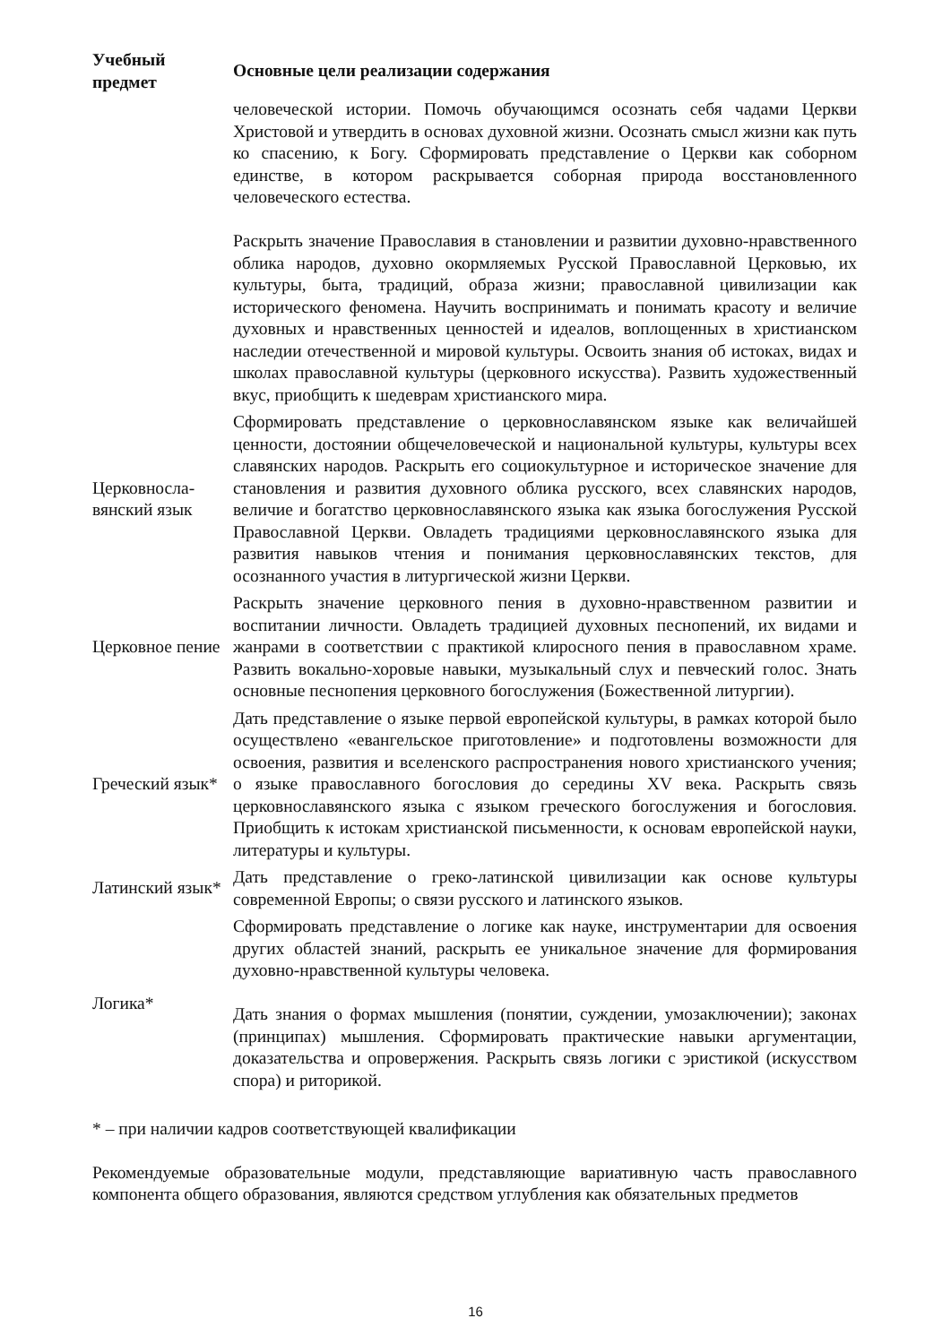| Учебный предмет | Основные цели реализации содержания |
| --- | --- |
| | человеческой истории. Помочь обучающимся осознать себя чадами Церкви Христовой и утвердить в основах духовной жизни. Осознать смысл жизни как путь ко спасению, к Богу. Сформировать представление о Церкви как соборном единстве, в котором раскрывается соборная природа восстановленного человеческого естества. Раскрыть значение Православия в становлении и развитии духовно-нравственного облика народов, духовно окормляемых Русской Православной Церковью, их культуры, быта, традиций, образа жизни; православной цивилизации как исторического феномена. Научить воспринимать и понимать красоту и величие духовных и нравственных ценностей и идеалов, воплощенных в христианском наследии отечественной и мировой культуры. Освоить знания об истоках, видах и школах православной культуры (церковного искусства). Развить художественный вкус, приобщить к шедеврам христианского мира. |
| Церковносла-вянский язык | Сформировать представление о церковнославянском языке как величайшей ценности, достоянии общечеловеческой и национальной культуры, культуры всех славянских народов. Раскрыть его социокультурное и историческое значение для становления и развития духовного облика русского, всех славянских народов, величие и богатство церковнославянского языка как языка богослужения Русской Православной Церкви. Овладеть традициями церковнославянского языка для развития навыков чтения и понимания церковнославянских текстов, для осознанного участия в литургической жизни Церкви. |
| Церковное пение | Раскрыть значение церковного пения в духовно-нравственном развитии и воспитании личности. Овладеть традицией духовных песнопений, их видами и жанрами в соответствии с практикой клиросного пения в православном храме. Развить вокально-хоровые навыки, музыкальный слух и певческий голос. Знать основные песнопения церковного богослужения (Божественной литургии). |
| Греческий язык* | Дать представление о языке первой европейской культуры, в рамках которой было осуществлено «евангельское приготовление» и подготовлены возможности для освоения, развития и вселенского распространения нового христианского учения; о языке православного богословия до середины XV века. Раскрыть связь церковнославянского языка с языком греческого богослужения и богословия. Приобщить к истокам христианской письменности, к основам европейской науки, литературы и культуры. |
| Латинский язык* | Дать представление о греко-латинской цивилизации как основе культуры современной Европы; о связи русского и латинского языков. |
| Логика* | Сформировать представление о логике как науке, инструментарии для освоения других областей знаний, раскрыть ее уникальное значение для формирования духовно-нравственной культуры человека. Дать знания о формах мышления (понятии, суждении, умозаключении); законах (принципах) мышления. Сформировать практические навыки аргументации, доказательства и опровержения. Раскрыть связь логики с эристикой (искусством спора) и риторикой. |
* – при наличии кадров соответствующей квалификации
Рекомендуемые образовательные модули, представляющие вариативную часть православного компонента общего образования, являются средством углубления как обязательных предметов
16